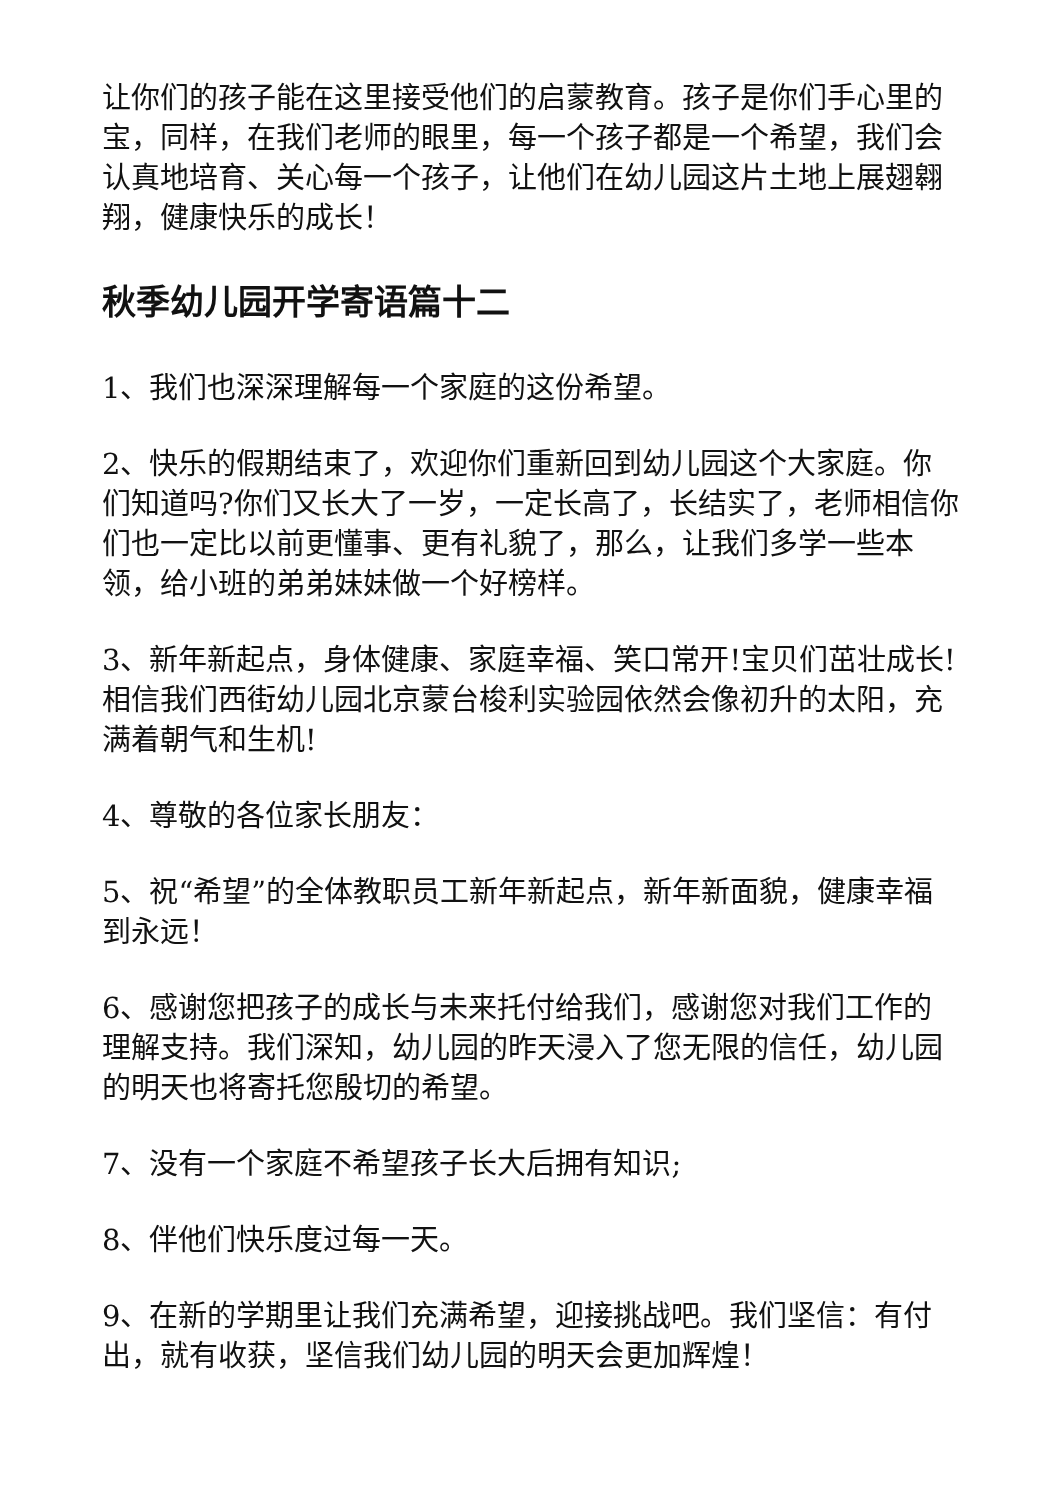让你们的孩子能在这里接受他们的启蒙教育。孩子是你们手心里的宝，同样，在我们老师的眼里，每一个孩子都是一个希望，我们会认真地培育、关心每一个孩子，让他们在幼儿园这片土地上展翅翱翔，健康快乐的成长！
秋季幼儿园开学寄语篇十二
1、我们也深深理解每一个家庭的这份希望。
2、快乐的假期结束了，欢迎你们重新回到幼儿园这个大家庭。你们知道吗?你们又长大了一岁，一定长高了，长结实了，老师相信你们也一定比以前更懂事、更有礼貌了，那么，让我们多学一些本领，给小班的弟弟妹妹做一个好榜样。
3、新年新起点，身体健康、家庭幸福、笑口常开!宝贝们茁壮成长!相信我们西街幼儿园北京蒙台梭利实验园依然会像初升的太阳，充满着朝气和生机!
4、尊敬的各位家长朋友：
5、祝“希望”的全体教职员工新年新起点，新年新面貌，健康幸福到永远！
6、感谢您把孩子的成长与未来托付给我们，感谢您对我们工作的理解支持。我们深知，幼儿园的昨天浸入了您无限的信任，幼儿园的明天也将寄托您殷切的希望。
7、没有一个家庭不希望孩子长大后拥有知识;
8、伴他们快乐度过每一天。
9、在新的学期里让我们充满希望，迎接挑战吧。我们坚信：有付出，就有收获，坚信我们幼儿园的明天会更加辉煌！